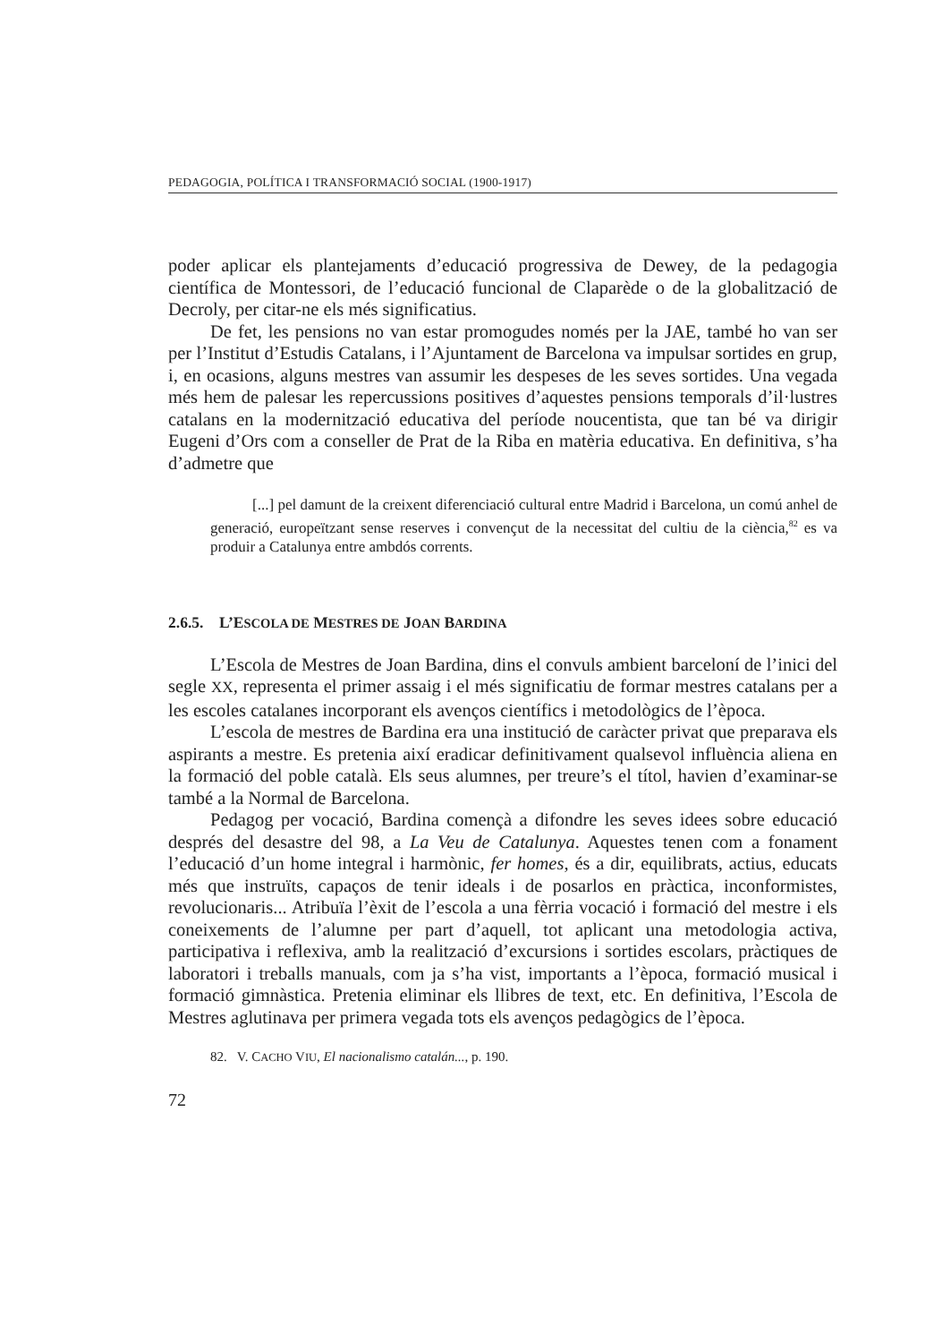PEDAGOGIA, POLÍTICA I TRANSFORMACIÓ SOCIAL (1900-1917)
poder aplicar els plantejaments d’educació progressiva de Dewey, de la pedagogia científica de Montessori, de l’educació funcional de Claparède o de la globalització de Decroly, per citar-ne els més significatius.
De fet, les pensions no van estar promogudes només per la JAE, també ho van ser per l’Institut d’Estudis Catalans, i l’Ajuntament de Barcelona va impulsar sortides en grup, i, en ocasions, alguns mestres van assumir les despeses de les seves sortides. Una vegada més hem de palesar les repercussions positives d’aquestes pensions temporals d’il·lustres catalans en la modernització educativa del període noucentista, que tan bé va dirigir Eugeni d’Ors com a conseller de Prat de la Riba en matèria educativa. En definitiva, s’ha d’admetre que
[...] pel damunt de la creixent diferenciació cultural entre Madrid i Barcelona, un comú anhel de generació, europeïtzant sense reserves i convençut de la necessitat del cultiu de la ciència,<sup>82</sup> es va produir a Catalunya entre ambdós corrents.
2.6.5. L’ESCOLA DE MESTRES DE JOAN BARDINA
L’Escola de Mestres de Joan Bardina, dins el convuls ambient barceloní de l’inici del segle XX, representa el primer assaig i el més significatiu de formar mestres catalans per a les escoles catalanes incorporant els avenços científics i metodològics de l’època.
L’escola de mestres de Bardina era una institució de caràcter privat que preparava els aspirants a mestre. Es pretenia així eradicar definitivament qualsevol influència aliena en la formació del poble català. Els seus alumnes, per treure’s el títol, havien d’examinar-se també a la Normal de Barcelona.
Pedagog per vocació, Bardina començà a difondre les seves idees sobre educació després del desastre del 98, a La Veu de Catalunya. Aquestes tenen com a fonament l’educació d’un home integral i harmònic, fer homes, és a dir, equilibrats, actius, educats més que instruïts, capaços de tenir ideals i de posarlos en pràctica, inconformistes, revolucionaris... Atribuïa l’èxit de l’escola a una fèrria vocació i formació del mestre i els coneixements de l’alumne per part d’aquell, tot aplicant una metodologia activa, participativa i reflexiva, amb la realització d’excursions i sortides escolars, pràctiques de laboratori i treballs manuals, com ja s’ha vist, importants a l’època, formació musical i formació gimnàstica. Pretenia eliminar els llibres de text, etc. En definitiva, l’Escola de Mestres aglutinava per primera vegada tots els avenços pedagògics de l’època.
82. V. CACHO VIU, El nacionalismo catalán..., p. 190.
72